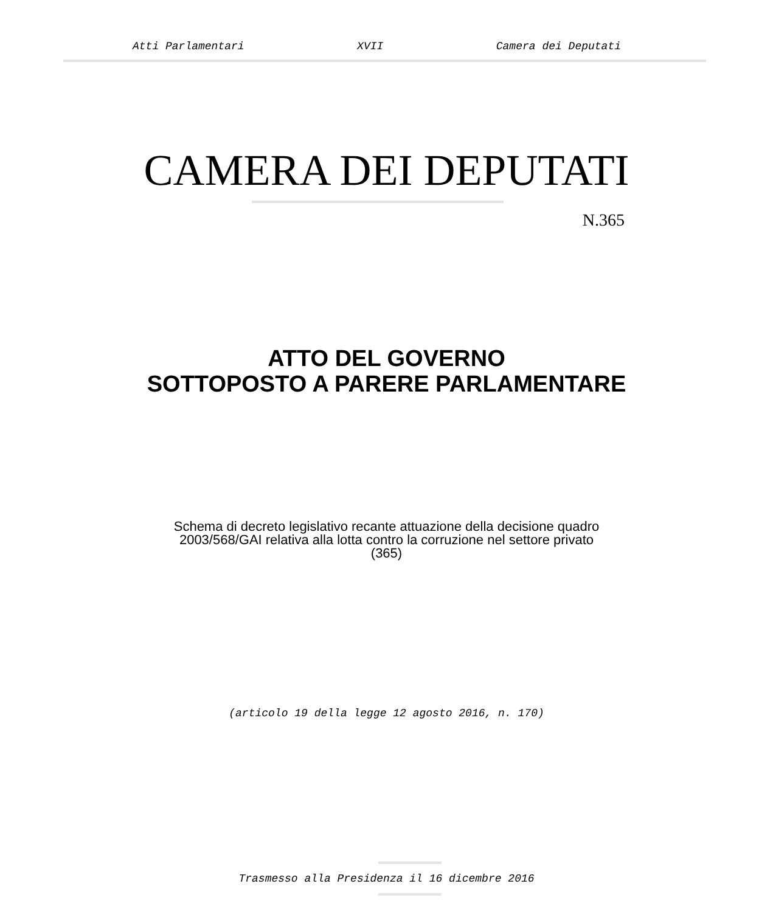Atti Parlamentari XVII Camera dei Deputati
CAMERA DEI DEPUTATI
N.365
ATTO DEL GOVERNO
SOTTOPOSTO A PARERE PARLAMENTARE
Schema di decreto legislativo recante attuazione della decisione quadro
2003/568/GAI relativa alla lotta contro la corruzione nel settore privato
(365)
(articolo 19 della legge 12 agosto 2016, n. 170)
Trasmesso alla Presidenza il 16 dicembre 2016